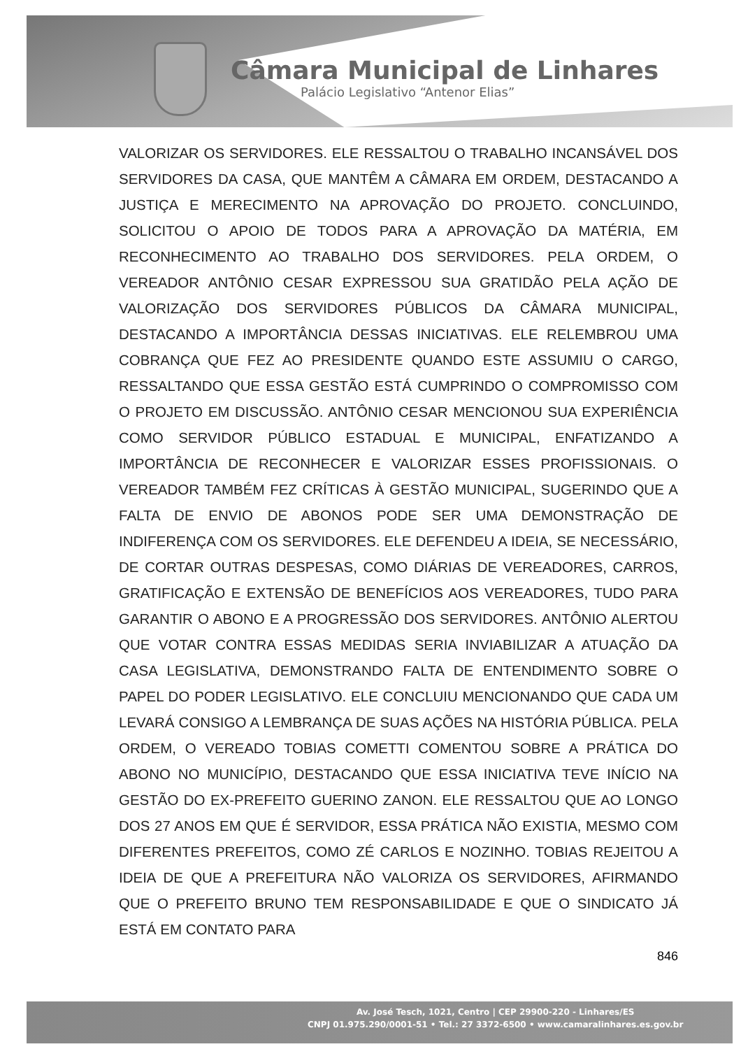Câmara Municipal de Linhares
Palácio Legislativo “Antenor Elias”
VALORIZAR OS SERVIDORES. ELE RESSALTOU O TRABALHO INCANSÁVEL DOS SERVIDORES DA CASA, QUE MANTÊM A CÂMARA EM ORDEM, DESTACANDO A JUSTIÇA E MERECIMENTO NA APROVAÇÃO DO PROJETO. CONCLUINDO, SOLICITOU O APOIO DE TODOS PARA A APROVAÇÃO DA MATÉRIA, EM RECONHECIMENTO AO TRABALHO DOS SERVIDORES. PELA ORDEM, O VEREADOR ANTÔNIO CESAR EXPRESSOU SUA GRATIDÃO PELA AÇÃO DE VALORIZAÇÃO DOS SERVIDORES PÚBLICOS DA CÂMARA MUNICIPAL, DESTACANDO A IMPORTÂNCIA DESSAS INICIATIVAS. ELE RELEMBROU UMA COBRANÇA QUE FEZ AO PRESIDENTE QUANDO ESTE ASSUMIU O CARGO, RESSALTANDO QUE ESSA GESTÃO ESTÁ CUMPRINDO O COMPROMISSO COM O PROJETO EM DISCUSSÃO. ANTÔNIO CESAR MENCIONOU SUA EXPERIÊNCIA COMO SERVIDOR PÚBLICO ESTADUAL E MUNICIPAL, ENFATIZANDO A IMPORTÂNCIA DE RECONHECER E VALORIZAR ESSES PROFISSIONAIS. O VEREADOR TAMBÉM FEZ CRÍTICAS À GESTÃO MUNICIPAL, SUGERINDO QUE A FALTA DE ENVIO DE ABONOS PODE SER UMA DEMONSTRAÇÃO DE INDIFERENÇA COM OS SERVIDORES. ELE DEFENDEU A IDEIA, SE NECESSÁRIO, DE CORTAR OUTRAS DESPESAS, COMO DIÁRIAS DE VEREADORES, CARROS, GRATIFICAÇÃO E EXTENSÃO DE BENEFÍCIOS AOS VEREADORES, TUDO PARA GARANTIR O ABONO E A PROGRESSÃO DOS SERVIDORES. ANTÔNIO ALERTOU QUE VOTAR CONTRA ESSAS MEDIDAS SERIA INVIABILIZAR A ATUAÇÃO DA CASA LEGISLATIVA, DEMONSTRANDO FALTA DE ENTENDIMENTO SOBRE O PAPEL DO PODER LEGISLATIVO. ELE CONCLUIU MENCIONANDO QUE CADA UM LEVARÁ CONSIGO A LEMBRANÇA DE SUAS AÇÕES NA HISTÓRIA PÚBLICA. PELA ORDEM, O VEREADO TOBIAS COMETTI COMENTOU SOBRE A PRÁTICA DO ABONO NO MUNICÍPIO, DESTACANDO QUE ESSA INICIATIVA TEVE INÍCIO NA GESTÃO DO EX-PREFEITO GUERINO ZANON. ELE RESSALTOU QUE AO LONGO DOS 27 ANOS EM QUE É SERVIDOR, ESSA PRÁTICA NÃO EXISTIA, MESMO COM DIFERENTES PREFEITOS, COMO ZÉ CARLOS E NOZINHO. TOBIAS REJEITOU A IDEIA DE QUE A PREFEITURA NÃO VALORIZA OS SERVIDORES, AFIRMANDO QUE O PREFEITO BRUNO TEM RESPONSABILIDADE E QUE O SINDICATO JÁ ESTÁ EM CONTATO PARA
846
Av. José Tesch, 1021, Centro | CEP 29900-220 - Linhares/ES
CNPJ 01.975.290/0001-51 • Tel.: 27 3372-6500 • www.camaralinhares.es.gov.br